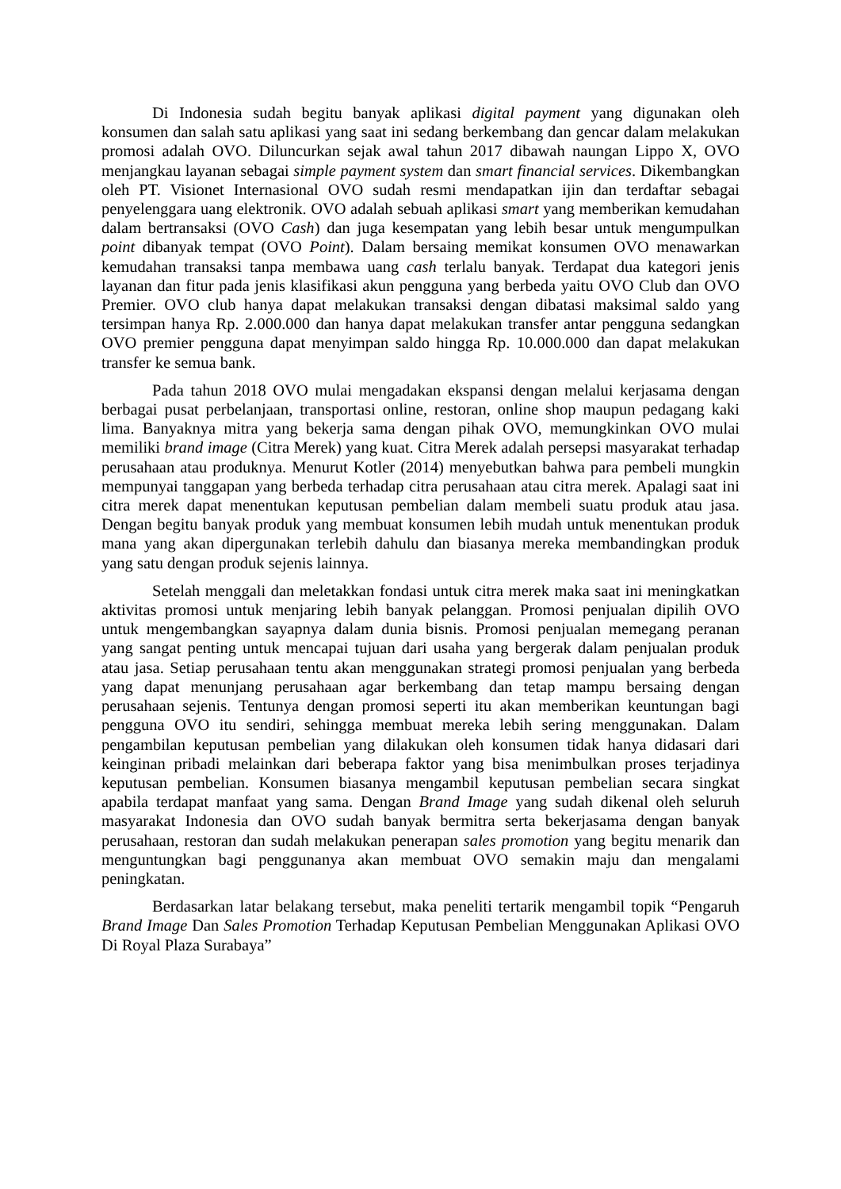Di Indonesia sudah begitu banyak aplikasi digital payment yang digunakan oleh konsumen dan salah satu aplikasi yang saat ini sedang berkembang dan gencar dalam melakukan promosi adalah OVO. Diluncurkan sejak awal tahun 2017 dibawah naungan Lippo X, OVO menjangkau layanan sebagai simple payment system dan smart financial services. Dikembangkan oleh PT. Visionet Internasional OVO sudah resmi mendapatkan ijin dan terdaftar sebagai penyelenggara uang elektronik. OVO adalah sebuah aplikasi smart yang memberikan kemudahan dalam bertransaksi (OVO Cash) dan juga kesempatan yang lebih besar untuk mengumpulkan point dibanyak tempat (OVO Point). Dalam bersaing memikat konsumen OVO menawarkan kemudahan transaksi tanpa membawa uang cash terlalu banyak. Terdapat dua kategori jenis layanan dan fitur pada jenis klasifikasi akun pengguna yang berbeda yaitu OVO Club dan OVO Premier. OVO club hanya dapat melakukan transaksi dengan dibatasi maksimal saldo yang tersimpan hanya Rp. 2.000.000 dan hanya dapat melakukan transfer antar pengguna sedangkan OVO premier pengguna dapat menyimpan saldo hingga Rp. 10.000.000 dan dapat melakukan transfer ke semua bank.
Pada tahun 2018 OVO mulai mengadakan ekspansi dengan melalui kerjasama dengan berbagai pusat perbelanjaan, transportasi online, restoran, online shop maupun pedagang kaki lima. Banyaknya mitra yang bekerja sama dengan pihak OVO, memungkinkan OVO mulai memiliki brand image (Citra Merek) yang kuat. Citra Merek adalah persepsi masyarakat terhadap perusahaan atau produknya. Menurut Kotler (2014) menyebutkan bahwa para pembeli mungkin mempunyai tanggapan yang berbeda terhadap citra perusahaan atau citra merek. Apalagi saat ini citra merek dapat menentukan keputusan pembelian dalam membeli suatu produk atau jasa. Dengan begitu banyak produk yang membuat konsumen lebih mudah untuk menentukan produk mana yang akan dipergunakan terlebih dahulu dan biasanya mereka membandingkan produk yang satu dengan produk sejenis lainnya.
Setelah menggali dan meletakkan fondasi untuk citra merek maka saat ini meningkatkan aktivitas promosi untuk menjaring lebih banyak pelanggan. Promosi penjualan dipilih OVO untuk mengembangkan sayapnya dalam dunia bisnis. Promosi penjualan memegang peranan yang sangat penting untuk mencapai tujuan dari usaha yang bergerak dalam penjualan produk atau jasa. Setiap perusahaan tentu akan menggunakan strategi promosi penjualan yang berbeda yang dapat menunjang perusahaan agar berkembang dan tetap mampu bersaing dengan perusahaan sejenis. Tentunya dengan promosi seperti itu akan memberikan keuntungan bagi pengguna OVO itu sendiri, sehingga membuat mereka lebih sering menggunakan. Dalam pengambilan keputusan pembelian yang dilakukan oleh konsumen tidak hanya didasari dari keinginan pribadi melainkan dari beberapa faktor yang bisa menimbulkan proses terjadinya keputusan pembelian. Konsumen biasanya mengambil keputusan pembelian secara singkat apabila terdapat manfaat yang sama. Dengan Brand Image yang sudah dikenal oleh seluruh masyarakat Indonesia dan OVO sudah banyak bermitra serta bekerjasama dengan banyak perusahaan, restoran dan sudah melakukan penerapan sales promotion yang begitu menarik dan menguntungkan bagi penggunanya akan membuat OVO semakin maju dan mengalami peningkatan.
Berdasarkan latar belakang tersebut, maka peneliti tertarik mengambil topik “Pengaruh Brand Image Dan Sales Promotion Terhadap Keputusan Pembelian Menggunakan Aplikasi OVO Di Royal Plaza Surabaya”